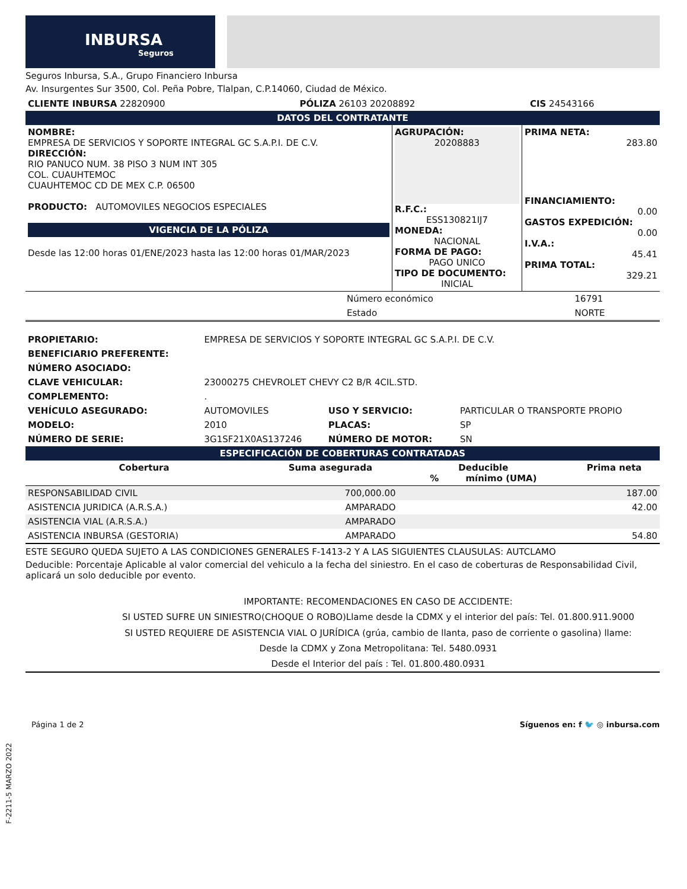INBURSA
Seguros
Seguros Inbursa, S.A., Grupo Financiero Inbursa
Av. Insurgentes Sur 3500, Col. Peña Pobre, Tlalpan, C.P.14060, Ciudad de México.
| CLIENTE INBURSA 22820900 | PÓLIZA 26103 20208892 | CIS 24543166 |
DATOS DEL CONTRATANTE
| NOMBRE: EMPRESA DE SERVICIOS Y SOPORTE INTEGRAL GC S.A.P.I. DE C.V. DIRECCIÓN: RIO PANUCO NUM. 38 PISO 3 NUM INT 305 COL. CUAUHTEMOC CUAUHTEMOC CD DE MEX C.P. 06500 PRODUCTO: AUTOMOVILES NEGOCIOS ESPECIALES VIGENCIA DE LA PÓLIZA Desde las 12:00 horas 01/ENE/2023 hasta las 12:00 horas 01/MAR/2023 | AGRUPACIÓN: 20208883 R.F.C.: ESS130821IJ7 MONEDA: NACIONAL FORMA DE PAGO: PAGO UNICO TIPO DE DOCUMENTO: INICIAL | PRIMA NETA: 283.80 FINANCIAMIENTO: 0.00 GASTOS EXPEDICIÓN: 0.00 I.V.A.: 45.41 PRIMA TOTAL: 329.21 |
| | Número económico | 16791 |
| | Estado | NORTE |
| PROPIETARIO: | EMPRESA DE SERVICIOS Y SOPORTE INTEGRAL GC S.A.P.I. DE C.V. | | |
| BENEFICIARIO PREFERENTE: | | | |
| NÚMERO ASOCIADO: | | | |
| CLAVE VEHICULAR: | 23000275 CHEVROLET CHEVY C2 B/R 4CIL.STD. | | |
| COMPLEMENTO: | . | | |
| VEHÍCULO ASEGURADO: | AUTOMOVILES | USO Y SERVICIO: | PARTICULAR O TRANSPORTE PROPIO |
| MODELO: | 2010 | PLACAS: | SP |
| NÚMERO DE SERIE: | 3G1SF21X0AS137246 | NÚMERO DE MOTOR: | SN |
ESPECIFICACIÓN DE COBERTURAS CONTRATADAS
| Cobertura | Suma asegurada | Deducible % mínimo (UMA) | | Prima neta |
| --- | --- | --- | --- | --- |
| RESPONSABILIDAD CIVIL | 700,000.00 | | | 187.00 |
| ASISTENCIA JURIDICA (A.R.S.A.) | AMPARADO | | | 42.00 |
| ASISTENCIA VIAL (A.R.S.A.) | AMPARADO | | | |
| ASISTENCIA INBURSA (GESTORIA) | AMPARADO | | | 54.80 |
ESTE SEGURO QUEDA SUJETO A LAS CONDICIONES GENERALES F-1413-2 Y A LAS SIGUIENTES CLAUSULAS: AUTCLAMO
Deducible: Porcentaje Aplicable al valor comercial del vehiculo a la fecha del siniestro. En el caso de coberturas de Responsabilidad Civil, aplicará un solo deducible por evento.
IMPORTANTE: RECOMENDACIONES EN CASO DE ACCIDENTE:
SI USTED SUFRE UN SINIESTRO(CHOQUE O ROBO)Llame desde la CDMX y el interior del país: Tel. 01.800.911.9000
SI USTED REQUIERE DE ASISTENCIA VIAL O JURÍDICA (grúa, cambio de llanta, paso de corriente o gasolina) llame:
Desde la CDMX y Zona Metropolitana: Tel. 5480.0931
Desde el Interior del país : Tel. 01.800.480.0931
Página 1 de 2 Síguenos en: f 🐦 ◎ inbursa.com
F-2211-5 MARZO 2022